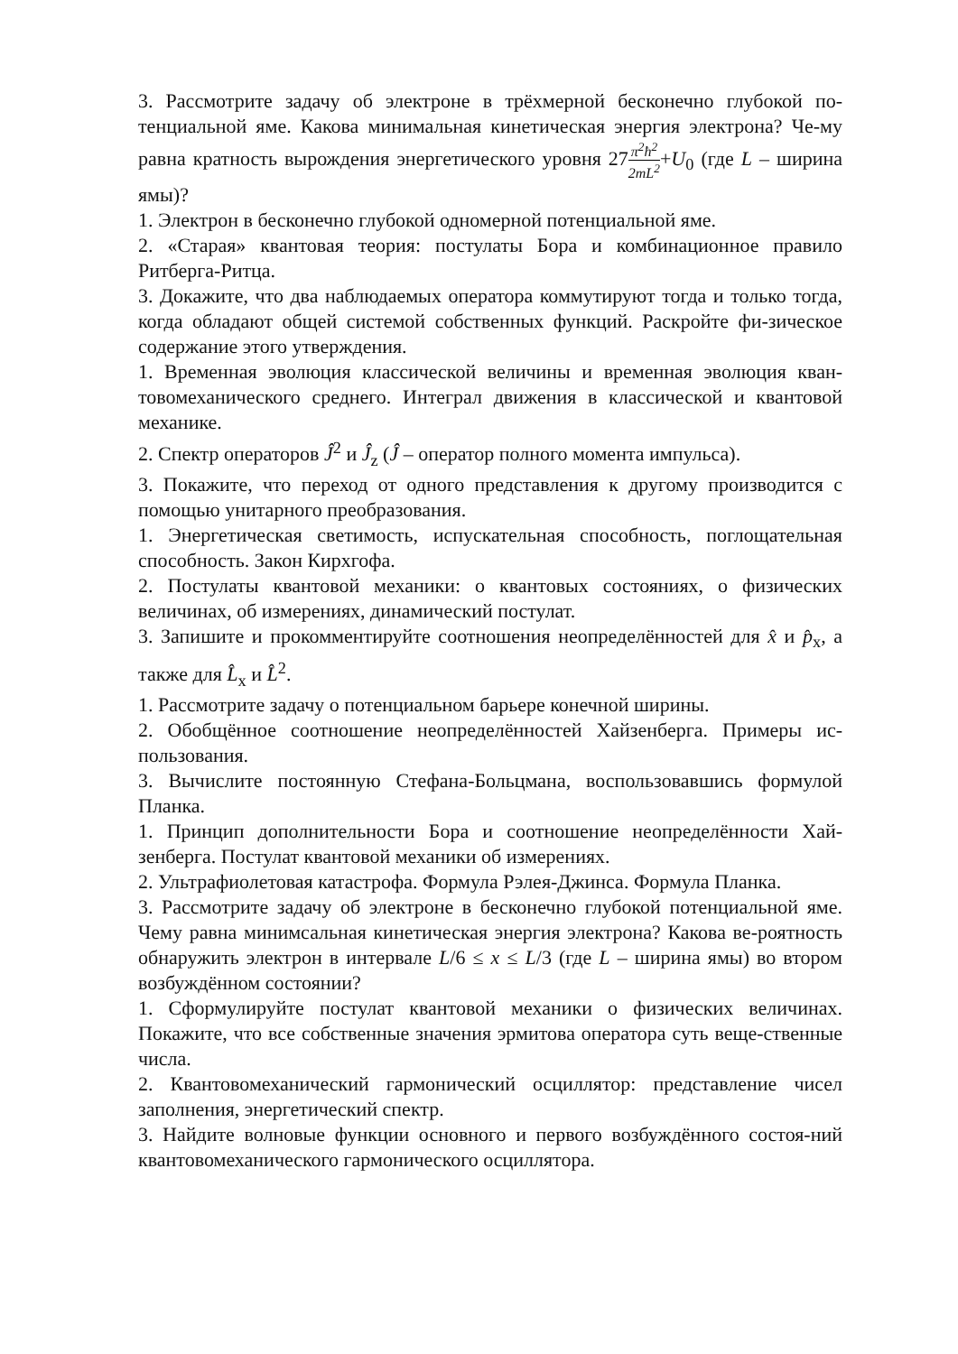3. Рассмотрите задачу об электроне в трёхмерной бесконечно глубокой по-тенциальной яме. Какова минимальная кинетическая энергия электрона? Че-му равна кратность вырождения энергетического уровня 27π<sup>2</sup>ħ<sup>2</sup> 2mL<sup>2</sup>+U<sub>0</sub> (где L – ширина ямы)?
1. Электрон в бесконечно глубокой одномерной потенциальной яме.
2. «Старая» квантовая теория: постулаты Бора и комбинационное правило Ритберга-Ритца.
3. Докажите, что два наблюдаемых оператора коммутируют тогда и только тогда, когда обладают общей системой собственных функций. Раскройте фи-зическое содержание этого утверждения.
1. Временная эволюция классической величины и временная эволюция кван-товомеханического среднего. Интеграл движения в классической и квантовой механике.
2. Спектр операторов Ĵ<sup>2</sup> и Ĵ<sub>z</sub> (Ĵ – оператор полного момента импульса).
3. Покажите, что переход от одного представления к другому производится с помощью унитарного преобразования.
1. Энергетическая светимость, испускательная способность, поглощательная способность. Закон Кирхгофа.
2. Постулаты квантовой механики: о квантовых состояниях, о физических величинах, об измерениях, динамический постулат.
3. Запишите и прокомментируйте соотношения неопределённостей для x̂ и p̂<sub>x</sub>, а также для L̂<sub>x</sub> и L̂<sup>2</sup>.
1. Рассмотрите задачу о потенциальном барьере конечной ширины.
2. Обобщённое соотношение неопределённостей Хайзенберга. Примеры ис-пользования.
3. Вычислите постоянную Стефана-Больцмана, воспользовавшись формулой Планка.
1. Принцип дополнительности Бора и соотношение неопределённости Хай-зенберга. Постулат квантовой механики об измерениях.
2. Ультрафиолетовая катастрофа. Формула Рэлея-Джинса. Формула Планка.
3. Рассмотрите задачу об электроне в бесконечно глубокой потенциальной яме. Чему равна минимсальная кинетическая энергия электрона? Какова ве-роятность обнаружить электрон в интервале L/6 ≤ x ≤ L/3 (где L – ширина ямы) во втором возбуждённом состоянии?
1. Сформулируйте постулат квантовой механики о физических величинах. Покажите, что все собственные значения эрмитова оператора суть веще-ственные числа.
2. Квантовомеханический гармонический осциллятор: представление чисел заполнения, энергетический спектр.
3. Найдите волновые функции основного и первого возбуждённого состоя-ний квантовомеханического гармонического осциллятора.